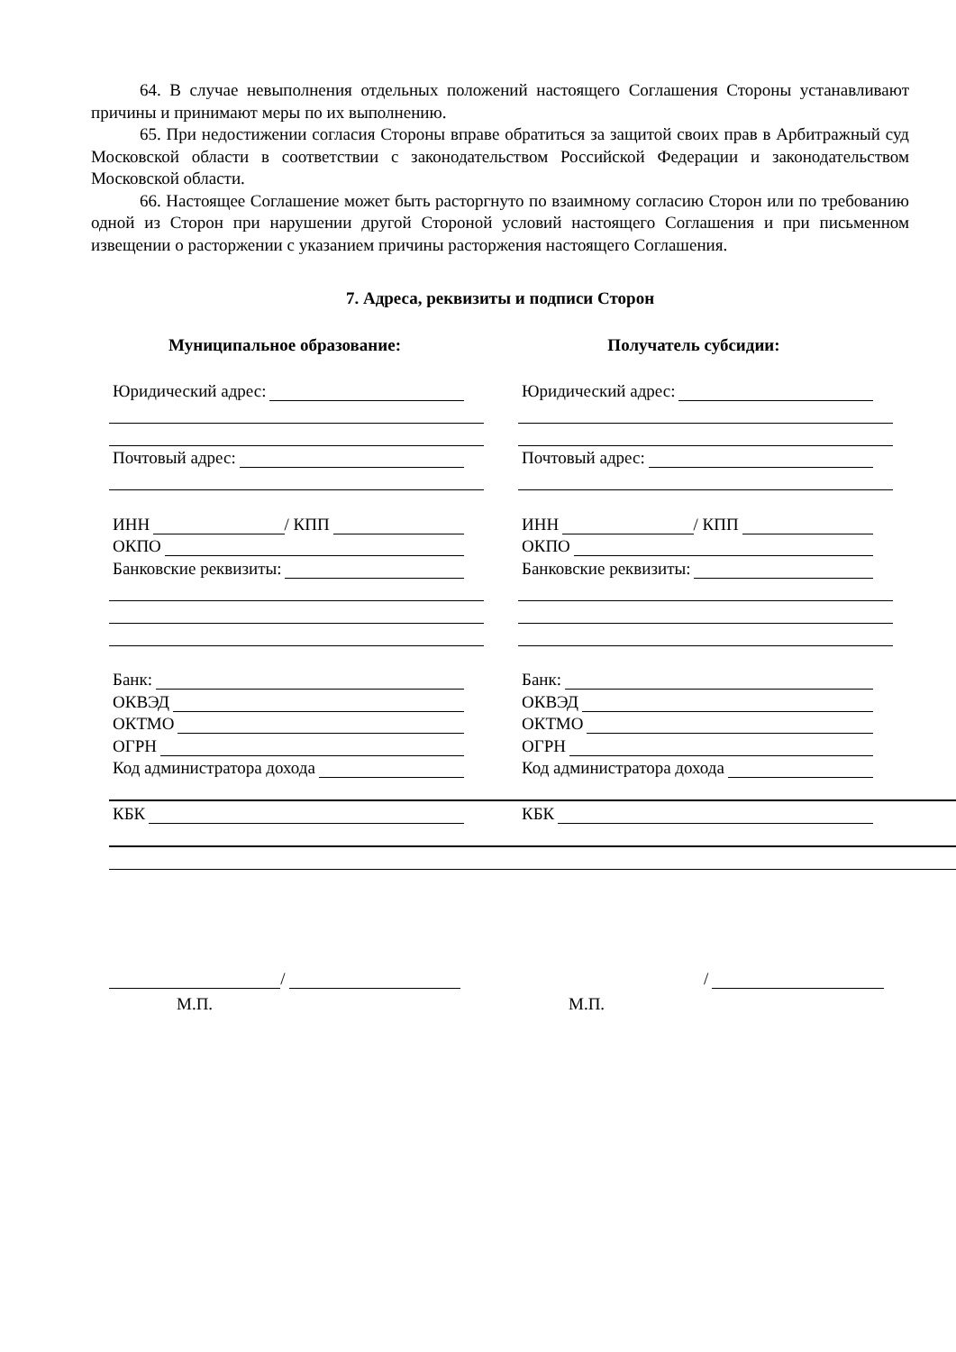64. В случае невыполнения отдельных положений настоящего Соглашения Стороны устанавливают причины и принимают меры по их выполнению.
65. При недостижении согласия Стороны вправе обратиться за защитой своих прав в Арбитражный суд Московской области в соответствии с законодательством Российской Федерации и законодательством Московской области.
66. Настоящее Соглашение может быть расторгнуто по взаимному согласию Сторон или по требованию одной из Сторон при нарушении другой Стороной условий настоящего Соглашения и при письменном извещении о расторжении с указанием причины расторжения настоящего Соглашения.
7. Адреса, реквизиты и подписи Сторон
Муниципальное образование:
Юридический адрес:
Почтовый адрес:
ИНН
/ КПП
ОКПО
Банковские реквизиты:
Банк:
ОКВЭД
ОКТМО
ОГРН
Код администратора дохода
Получатель субсидии:
Юридический адрес:
Почтовый адрес:
ИНН
/ КПП
ОКПО
Банковские реквизиты:
Банк:
ОКВЭД
ОКТМО
ОГРН
Код администратора дохода
КБК
КБК
/
М.П.
/
М.П.